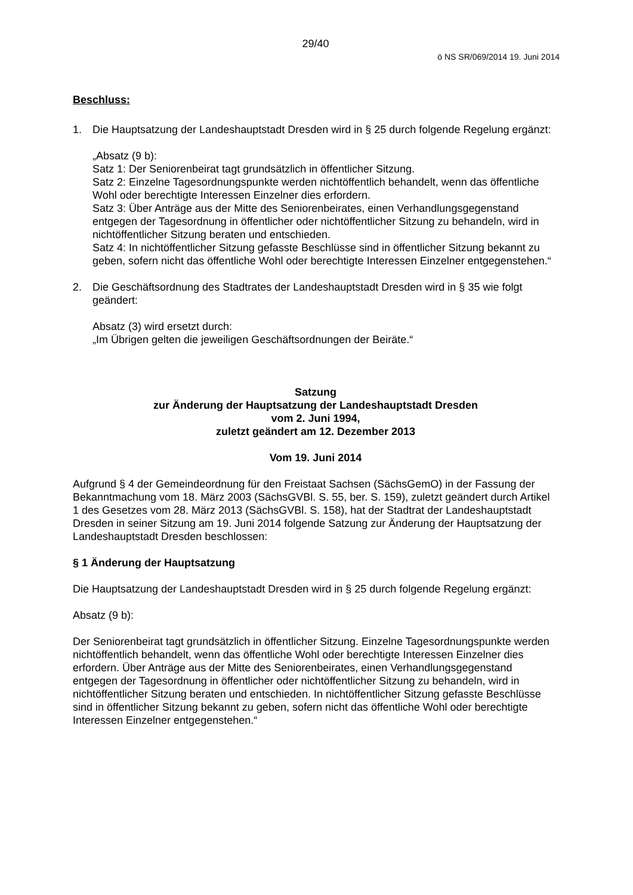29/40
ö NS SR/069/2014 19. Juni 2014
Beschluss:
1. Die Hauptsatzung der Landeshauptstadt Dresden wird in § 25 durch folgende Regelung ergänzt:
„Absatz (9 b):
Satz 1: Der Seniorenbeirat tagt grundsätzlich in öffentlicher Sitzung.
Satz 2: Einzelne Tagesordnungspunkte werden nichtöffentlich behandelt, wenn das öffentliche Wohl oder berechtigte Interessen Einzelner dies erfordern.
Satz 3: Über Anträge aus der Mitte des Seniorenbeirates, einen Verhandlungsgegenstand entgegen der Tagesordnung in öffentlicher oder nichtöffentlicher Sitzung zu behandeln, wird in nichtöffentlicher Sitzung beraten und entschieden.
Satz 4: In nichtöffentlicher Sitzung gefasste Beschlüsse sind in öffentlicher Sitzung bekannt zu geben, sofern nicht das öffentliche Wohl oder berechtigte Interessen Einzelner entgegenstehen.“
2. Die Geschäftsordnung des Stadtrates der Landeshauptstadt Dresden wird in § 35 wie folgt geändert:
Absatz (3) wird ersetzt durch:
„Im Übrigen gelten die jeweiligen Geschäftsordnungen der Beiräte.“
Satzung
zur Änderung der Hauptsatzung der Landeshauptstadt Dresden
vom 2. Juni 1994,
zuletzt geändert am 12. Dezember 2013
Vom 19. Juni 2014
Aufgrund § 4 der Gemeindeordnung für den Freistaat Sachsen (SächsGemO) in der Fassung der Bekanntmachung vom 18. März 2003 (SächsGVBl. S. 55, ber. S. 159), zuletzt geändert durch Artikel 1 des Gesetzes vom 28. März 2013 (SächsGVBl. S. 158), hat der Stadtrat der Landeshauptstadt Dresden in seiner Sitzung am 19. Juni 2014 folgende Satzung zur Änderung der Hauptsatzung der Landeshauptstadt Dresden beschlossen:
§ 1 Änderung der Hauptsatzung
Die Hauptsatzung der Landeshauptstadt Dresden wird in § 25 durch folgende Regelung ergänzt:
Absatz (9 b):
Der Seniorenbeirat tagt grundsätzlich in öffentlicher Sitzung. Einzelne Tagesordnungspunkte werden nichtöffentlich behandelt, wenn das öffentliche Wohl oder berechtigte Interessen Einzelner dies erfordern. Über Anträge aus der Mitte des Seniorenbeirates, einen Verhandlungsgegenstand entgegen der Tagesordnung in öffentlicher oder nichtöffentlicher Sitzung zu behandeln, wird in nichtöffentlicher Sitzung beraten und entschieden. In nichtöffentlicher Sitzung gefasste Beschlüsse sind in öffentlicher Sitzung bekannt zu geben, sofern nicht das öffentliche Wohl oder berechtigte Interessen Einzelner entgegenstehen.“